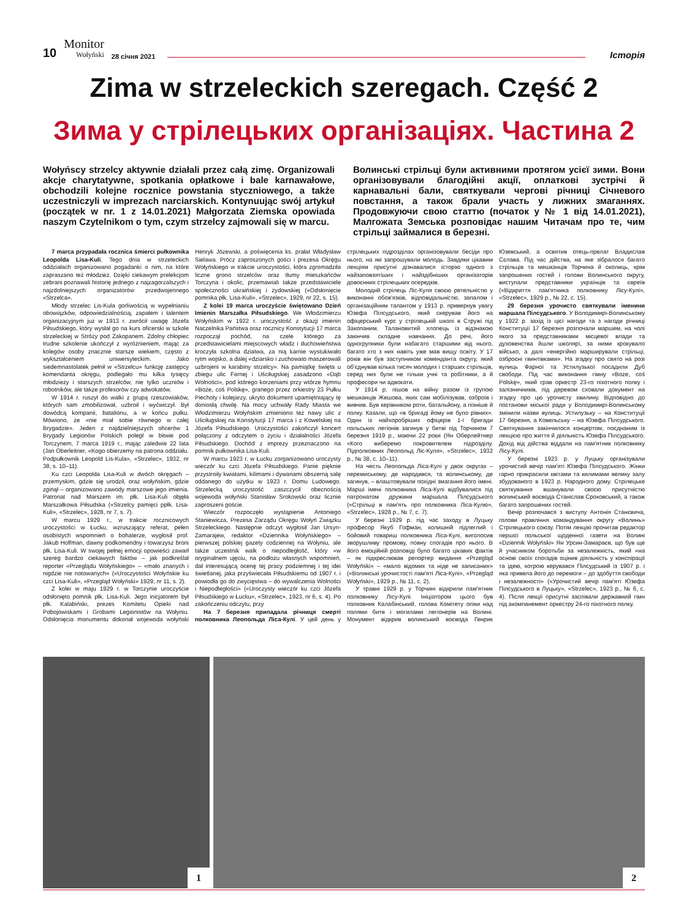10 Monitor
Wołyński 28 січня 2021 Історія
Zima w strzeleckich szeregach. Część 2
Зима у стрілецьких організаціях. Частина 2
Wołyńscy strzelcy aktywnie działali przez całą zimę. Organizowali akcje charytatywne, spotkania opłatkowe i bale karnawałowe, obchodzili kolejne rocznice powstania styczniowego, a także uczestniczyli w imprezach narciarskich. Kontynuując swój artykuł (początek w nr. 1 z 14.01.2021) Małgorzata Ziemska opowiada naszym Czytelnikom o tym, czym strzelcy zajmowali się w marcu.
Волинські стрільці були активними протягом усієї зими. Вони організовували благодійні акції, оплаткові зустрічі й карнавальні бали, святкували чергові річниці Січневого повстання, а також брали участь у лижних змаганнях. Продовжуючи свою статтю (початок у № 1 від 14.01.2021), Малгожата Земська розповідає нашим Читачам про те, чим стрільці займалися в березні.
7 marca przypadała rocznica śmierci pułkownika Leopolda Lisa-Kuli. Tego dnia w strzeleckich oddziałach organizowano pogadanki o nim, na które zapraszano też młodzież. Dzięki ciekawym prelekcjom zebrani poznawali historię jednego z najzagorzalszych i najzdolniejszych organizatorów przedwojennego «Strzelca».
Młody strzelec Lis-Kula gorliwością w wypełnianiu obowiązków, odpowiedzialnością, zapałem i talentem organizacyjnym już w 1913 r. zwrócił uwagę Józefa Piłsudskiego, który wysłał go na kurs oficerski w szkole strzeleckiej w Stróży pod Zakopanem. Zdolny chłopiec trudne szkolenie ukończył z wyróżnieniem, mając za kolegów osoby znacznie starsze wiekiem, często z wykształceniem uniwersyteckim. Jako siedemnastolatek pełnił w «Strzelcu» funkcję zastępcy komendanta okręgu, podlegało mu kilka tysięcy młodzieży i starszych strzelców, nie tylko uczniów i robotników, ale także profesorów czy adwokatów.
W 1914 r. ruszył do walki z grupą rzeszowiaków, których sam zmobilizował, uzbroił i wyćwiczył. Był dowódcą kompanii, batalionu, a w końcu pułku. Mówiono, że «nie miał sobie równego w całej Brygadzie». Jeden z najdzielniejszych oficerów 1 Brygady Legionów Polskich poległ w bitwie pod Torczynem, 7 marca 1919 r., mając zaledwie 22 lata (Jan Oberleitner, «Kogo obierzemy na patrona oddziału. Podpułkownik Leopold Lis-Kula», «Strzelec», 1932, nr 38, s. 10–11).
Ku czci Leopolda Lisa-Kuli w dwóch okręgach – przemyskim, gdzie się urodził, oraz wołyńskim, gdzie zginął – organizowano zawody marszowe jego imienia. Patronat nad Marszem im. płk. Lisa-Kuli objęła Marszałkowa Piłsudska («Strzelcy pamięci ppłk. Lisa-Kuli», «Strzelec», 1928, nr 7, s. 7).
W marcu 1929 r., w trakcie rocznicowych uroczystości w Łucku, wzruszający referat, pełen osobistych wspomnień o bohaterze, wygłosił prof. Jakub Hoffman, dawny podkomendny i towarzysz broni płk. Lisa-Kuli. W swojej pełnej emocji opowieści zawarł szereg bardzo ciekawych faktów – jak podkreślał reporter «Przeglądu Wołyńskiego» – «mało znanych i nigdzie nie notowanych» («Uroczystości Wołyńskie ku czci Lisa-Kuli», «Przegląd Wołyński» 1929, nr 11, s. 2).
Z kolei w maju 1929 r. w Torczynie uroczyście odsłonięto pomnik płk. Lisa-Kuli. Jego inicjatorem był płk. Kalabiński, prezes Komitetu Opieki nad Pobojowiskami i Grobami Legionistów na Wołyniu. Odsłonięcia monumentu dokonał wojewoda wołyński Henryk Józewski, a poświęcenia ks. prałat Władysław Sielawa. Prócz zaproszonych gości i prezesa Okręgu Wołyńskiego w trakcie uroczystości, która zgromadziła liczne grono strzelców oraz tłumy mieszkańców Torczyna i okolic, przemawiali także przedstawiciele społeczności ukraińskiej i żydowskiej («Odsłonięcie pomnika płk. Lisa-Kuli», «Strzelec», 1929, nr 22, s. 15).
Z kolei 19 marca uroczyście świętowano Dzień Imienin Marszałka Piłsudskiego. We Włodzimierzu Wołyńskim w 1922 r. uroczystość z okazji imienin Naczelnika Państwa oraz rocznicy Konstytucji 17 marca rozpoczął pochód, na czele którego za przedstawicielami miejscowych władz i duchowieństwa kroczyła szkolna dziatwa, za nią karnie wystukiwało rytm wojsko, a dalej «dziarsko i zuchowato maszerowali uzbrojeni w karabiny strzelcy». Na pamiątkę święta u zbiegu ulic Farnej i Uściługskiej zasadzono «Dąb Wolności», pod którego korzeniami przy wtórze hymnu «Boże, coś Polskę», granego przez orkiestry 23 Pułku Piechoty i kolejarzy, ukryto dokument upamiętniający tę doniosłą chwilę. Na mocy uchwały Rady Miasta we Włodzimierzu Wołyńskim zmieniono też nawy ulic z Uściługskiej na Konstytucji 17 marca i z Kowelskiej na Józefa Piłsudskiego. Uroczystości zakończył koncert połączony z odczytem o życiu i działalności Józefa Piłsudskiego. Dochód z imprezy przeznaczono na pomnik pułkownika Lisa-Kuli.
W marcu 1923 r. w Łucku zorganizowano uroczysty wieczór ku czci Józefa Piłsudskiego. Panie pięknie przystroiły kwiatami, kilimami i dywanami obszerną salę oddanego do użytku w 1923 r. Domu Ludowego. Strzelecką uroczystość zaszczycił obecnością wojewoda wołyński Stanisław Srokowski oraz licznie zaproszeni goście.
Wieczór rozpoczęło wystąpienie Antoniego Staniewicza, Prezesa Zarządu Okręgu Wołyń Związku Strzeleckiego. Następnie odczyt wygłosił Jan Ursyn-Zamarajew, redaktor «Dziennika Wołyńskiego» – pierwszej polskiej gazety codziennej na Wołyniu, ale także uczestnik walk o niepodległość, który «w oryginalnem ujęciu, na podłożu własnych wspomnień, dał interesującą ocenę tej pracy podziemnej i tej idei świetlanej, jaka przyświecała Piłsudskiemu od 1907 r. i powiodła go do zwycięstwa – do wywalczenia Wolności i Niepodległości» («Uroczysty wieczór ku czci Józefa Piłsudskiego w Łucku», «Strzelec», 1923, nr 6, s. 4). Po zakończeniu odczytu, przy
На 7 березня припадала річниця смерті полковника Леопольда Ліса-Кулі. У цей день у стрілецьких підрозділах організовували бесіди про нього, на які запрошували молодь. Завдяки цікавим лекціям присутні дізнавалися історію одного з найзаповзятіших і найздібніших організаторів довоєнних стрілецьких осередків.
Молодий стрілець Ліс-Куля своєю ретельністю у виконанні обов'язків, відповідальністю, запалом і організаційним талантом у 1913 р. привернув увагу Юзефа Пілсудського, який скерував його на офіцерський курс у стрілецькій школі в Стружі під Закопаним. Талановитий хлопець із відзнакою закінчив складне навчання. До речі, його одногрупники були набагато старшими від нього, багато хто з них навіть уже мав вищу освіту. У 17 років він був заступником коменданта округу, який об'єднував кілька тисяч молодих і старших стрільців, серед них були не тільки учні та робітники, а й професори чи адвокати.
У 1914 р. пішов на війну разом із групою мешканців Жешова, яких сам мобілізував, озброїв і вивчив. Був керівником роти, батальйону, а пізніше й полку. Казали, що «в бригаді йому не було рівних». Один із найхоробріших офіцерів 1-ї бригади польських легіонів загинув у битві під Торчином 7 березня 1919 р., маючи 22 роки (Ян Оберлейтнер «Кого виберемо покровителем підрозділу. Підполковник Леопольд Ліс-Куля», «Strzelec», 1932 р., № 38, с. 10–11).
На честь Леопольда Ліса-Кулі у двох округах – перемиському, де народився, та волинському, де загинув, – влаштовували похідні змагання його імені. Марші імені полковника Ліса-Кулі відбувалися під патронатом дружини маршала Пілсудського («Стрільці в пам'ять про полковника Ліса-Кулю», «Strzelec», 1928 р., № 7, с. 7).
У березні 1929 р. під час заходу в Луцьку професор Якуб Гофман, колишній підлеглий і бойовий товариш полковника Ліса-Кулі, виголосив зворушливу промову, повну спогадів про нього. В його емоційній розповіді було багато цікавих фактів – як підкреслював репортер видання «Przegląd Wołyński» – «мало відомих та ніде не записаних» («Волинські урочистості пам'яті Ліса-Кулі», «Przegląd Wołyński», 1929 р., № 11, с. 2).
У травні 1929 р. у Торчині відкрили пам'ятник полковнику Лісу-Кулі. Ініціатором цього був полковник Калабінський, голова Комітету опіки над полями битв і могилами легіонерів на Волині. Монумент відкрив волинський воєвода Генрик Юзевський, а освятив отець-прелат Владислав Сєлава. Під час дійства, на яке зібралося багато стрільців та мешканців Торчина й околиць, крім запрошених гостей і голови Волинського округу, виступали представники українців та євреїв («Відкриття пам'ятника полковнику Лісу-Кулі», «Strzelec», 1929 р., № 22, с. 15).
29 березня урочисто святкували іменини маршала Пілсудського. У Володимирі-Волинському у 1922 р. захід із цієї нагоди та з нагоди річниці Конституції 17 березня розпочали маршем, на чолі якого за представниками місцевої влади та духовенства йшли школярі, за ними крокувало військо, а далі «енергійно марширували стрільці, озброєні гвинтівками». На згадку про свято на розі вулиць Фарної та Устилузької посадили Дуб свободи. Під час виконання гімну «Boże, coś Polskę», який грав оркестр 23-го піхотного полку і залізничників, під деревом сховали документ на згадку про цю урочисту хвилину. Відповідно до постанови міської ради у Володимирі-Волинському змінили назви вулиць: Устилузьку – на Конституції 17 березня, а Ковельську – на Юзефа Пілсудського. Святкування закінчилося концертом, поєднаним із лекцією про життя й діяльність Юзефа Пілсудського. Дохід від дійства віддали на пам'ятник полковнику Лісу-Кулі.
У березні 1923 р. у Луцьку організували урочистий вечір пам'яті Юзефа Пілсудського. Жінки гарно прикрасили квітами та килимами велику залу збудованого в 1923 р. Народного дому. Стрілецьке святкування вшанували своєю присутністю волинський воєвода Станіслав Сроковський, а також багато запрошених гостей.
Вечір розпочався з виступу Антонія Станєвича, голови правління командування округу «Волинь» Стрілецького союзу. Потім лекцію прочитав редактор першої польської щоденної газети на Волині «Dziennik Wołyński» Ян Урсин-Замараєв, що був ще й учасником боротьби за незалежність, який «на основі своїх спогадів оцінив діяльність у конспірації та ідею, котрою керувався Пілсудський із 1907 р. і яка привела його до перемоги – до здобуття свободи і незалежності» («Урочистий вечір пам'яті Юзефа Пілсудського в Луцьку», «Strzelec», 1923 р., № 6, с. 4). Після лекції присутні заспівали державний гімн під акомпанемент оркестру 24-го піхотного полку.
1
2